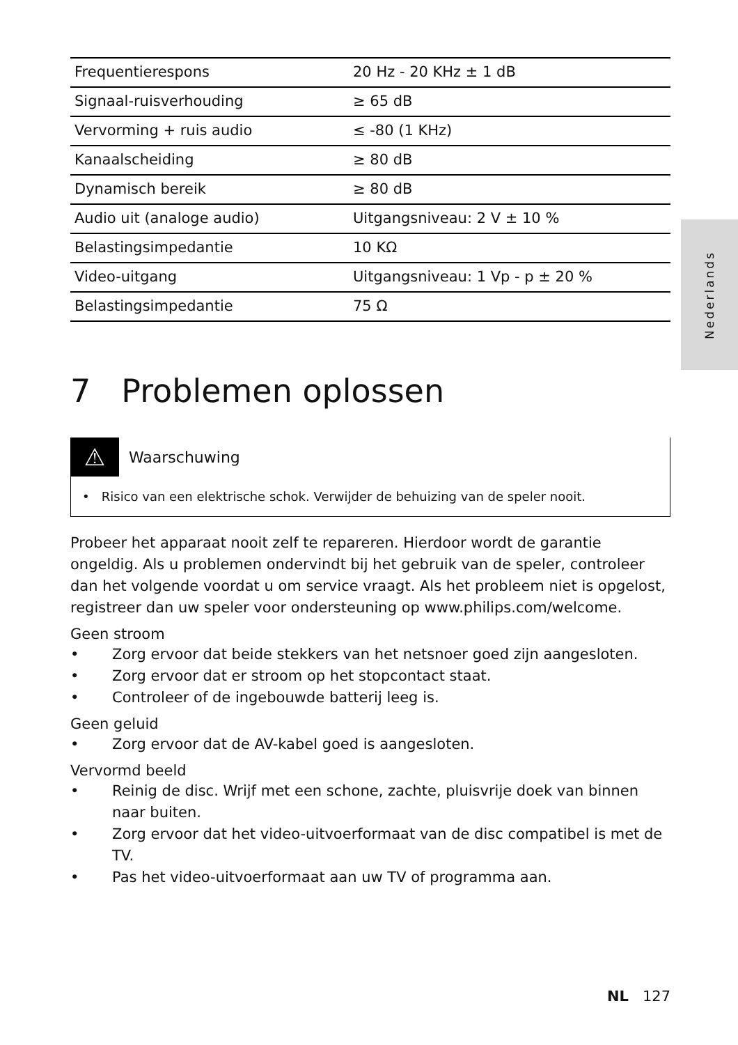Nederlands
| Frequentierespons | 20 Hz - 20 KHz ± 1 dB |
| Signaal-ruisverhouding | ≥ 65 dB |
| Vervorming + ruis audio | ≤ -80 (1 KHz) |
| Kanaalscheiding | ≥ 80 dB |
| Dynamisch bereik | ≥ 80 dB |
| Audio uit (analoge audio) | Uitgangsniveau: 2 V ± 10 % |
| Belastingsimpedantie | 10 KΩ |
| Video-uitgang | Uitgangsniveau: 1 Vp - p ± 20 % |
| Belastingsimpedantie | 75 Ω |
7 Problemen oplossen
⚠
Waarschuwing
• Risico van een elektrische schok. Verwijder de behuizing van de speler nooit.
Probeer het apparaat nooit zelf te repareren. Hierdoor wordt de garantie ongeldig. Als u problemen ondervindt bij het gebruik van de speler, controleer dan het volgende voordat u om service vraagt. Als het probleem niet is opgelost, registreer dan uw speler voor ondersteuning op www.philips.com/welcome.
Geen stroom
• Zorg ervoor dat beide stekkers van het netsnoer goed zijn aangesloten.
• Zorg ervoor dat er stroom op het stopcontact staat.
• Controleer of de ingebouwde batterij leeg is.
Geen geluid
• Zorg ervoor dat de AV-kabel goed is aangesloten.
Vervormd beeld
• Reinig de disc. Wrijf met een schone, zachte, pluisvrije doek van binnen naar buiten.
• Zorg ervoor dat het video-uitvoerformaat van de disc compatibel is met de TV.
• Pas het video-uitvoerformaat aan uw TV of programma aan.
NL 127